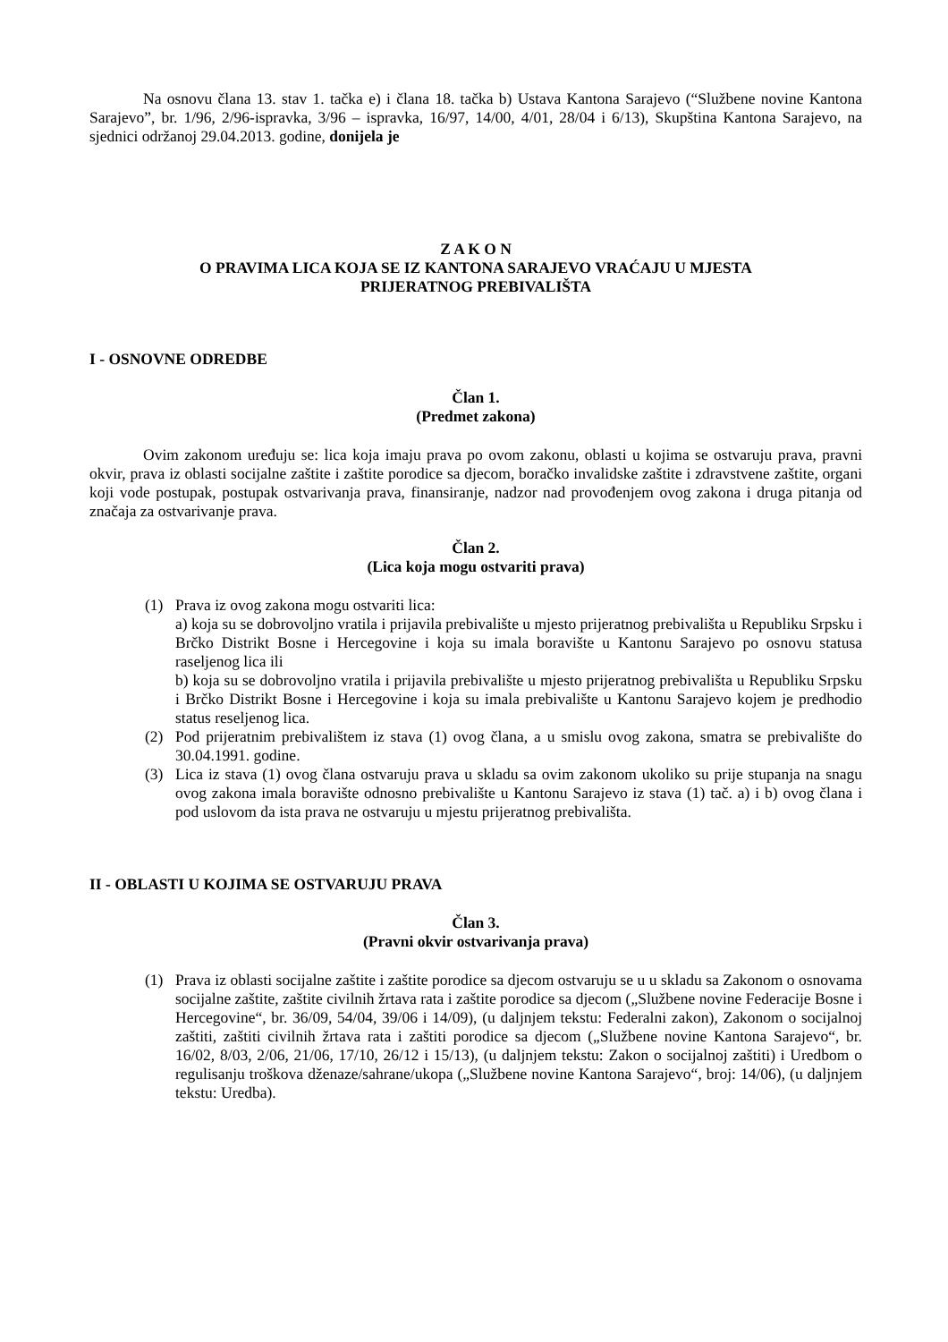Na osnovu člana 13. stav 1. tačka e) i člana 18. tačka b) Ustava Kantona Sarajevo (“Službene novine Kantona Sarajevo”, br. 1/96, 2/96-ispravka, 3/96 – ispravka, 16/97, 14/00, 4/01, 28/04 i 6/13), Skupština Kantona Sarajevo, na sjednici održanoj 29.04.2013. godine, donijela je
Z A K O N
O PRAVIMA LICA KOJA SE IZ KANTONA SARAJEVO VRAĆAJU U MJESTA
PRIJERATNOG PREBIVALIŠTA
I - OSNOVNE ODREDBE
Član 1.
(Predmet zakona)
Ovim zakonom uređuju se: lica koja imaju prava po ovom zakonu, oblasti u kojima se ostvaruju prava, pravni okvir, prava iz oblasti socijalne zaštite i zaštite porodice sa djecom, boračko invalidske zaštite i zdravstvene zaštite, organi koji vode postupak, postupak ostvarivanja prava, finansiranje, nadzor nad provođenjem ovog zakona i druga pitanja od značaja za ostvarivanje prava.
Član 2.
(Lica koja mogu ostvariti prava)
(1) Prava iz ovog zakona mogu ostvariti lica:
a) koja su se dobrovoljno vratila i prijavila prebivalište u mjesto prijeratnog prebivališta u Republiku Srpsku i Brčko Distrikt Bosne i Hercegovine i koja su imala boravište u Kantonu Sarajevo po osnovu statusa raseljenog lica ili
b) koja su se dobrovoljno vratila i prijavila prebivalište u mjesto prijeratnog prebivališta u Republiku Srpsku i Brčko Distrikt Bosne i Hercegovine i koja su imala prebivalište u Kantonu Sarajevo kojem je predhodio status reseljenog lica.
(2) Pod prijeratnim prebivalištem iz stava (1) ovog člana, a u smislu ovog zakona, smatra se prebivalište do 30.04.1991. godine.
(3) Lica iz stava (1) ovog člana ostvaruju prava u skladu sa ovim zakonom ukoliko su prije stupanja na snagu ovog zakona imala boravište odnosno prebivalište u Kantonu Sarajevo iz stava (1) tač. a) i b) ovog člana i pod uslovom da ista prava ne ostvaruju u mjestu prijeratnog prebivališta.
II - OBLASTI U KOJIMA SE OSTVARUJU PRAVA
Član 3.
(Pravni okvir ostvarivanja prava)
(1) Prava iz oblasti socijalne zaštite i zaštite porodice sa djecom ostvaruju se u u skladu sa Zakonom o osnovama socijalne zaštite, zaštite civilnih žrtava rata i zaštite porodice sa djecom („Službene novine Federacije Bosne i Hercegovine“, br. 36/09, 54/04, 39/06 i 14/09), (u daljnjem tekstu: Federalni zakon), Zakonom o socijalnoj zaštiti, zaštiti civilnih žrtava rata i zaštiti porodice sa djecom („Službene novine Kantona Sarajevo“, br. 16/02, 8/03, 2/06, 21/06, 17/10, 26/12 i 15/13), (u daljnjem tekstu: Zakon o socijalnoj zaštiti) i Uredbom o regulisanju troškova dženaze/sahrane/ukopa („Službene novine Kantona Sarajevo“, broj: 14/06), (u daljnjem tekstu: Uredba).